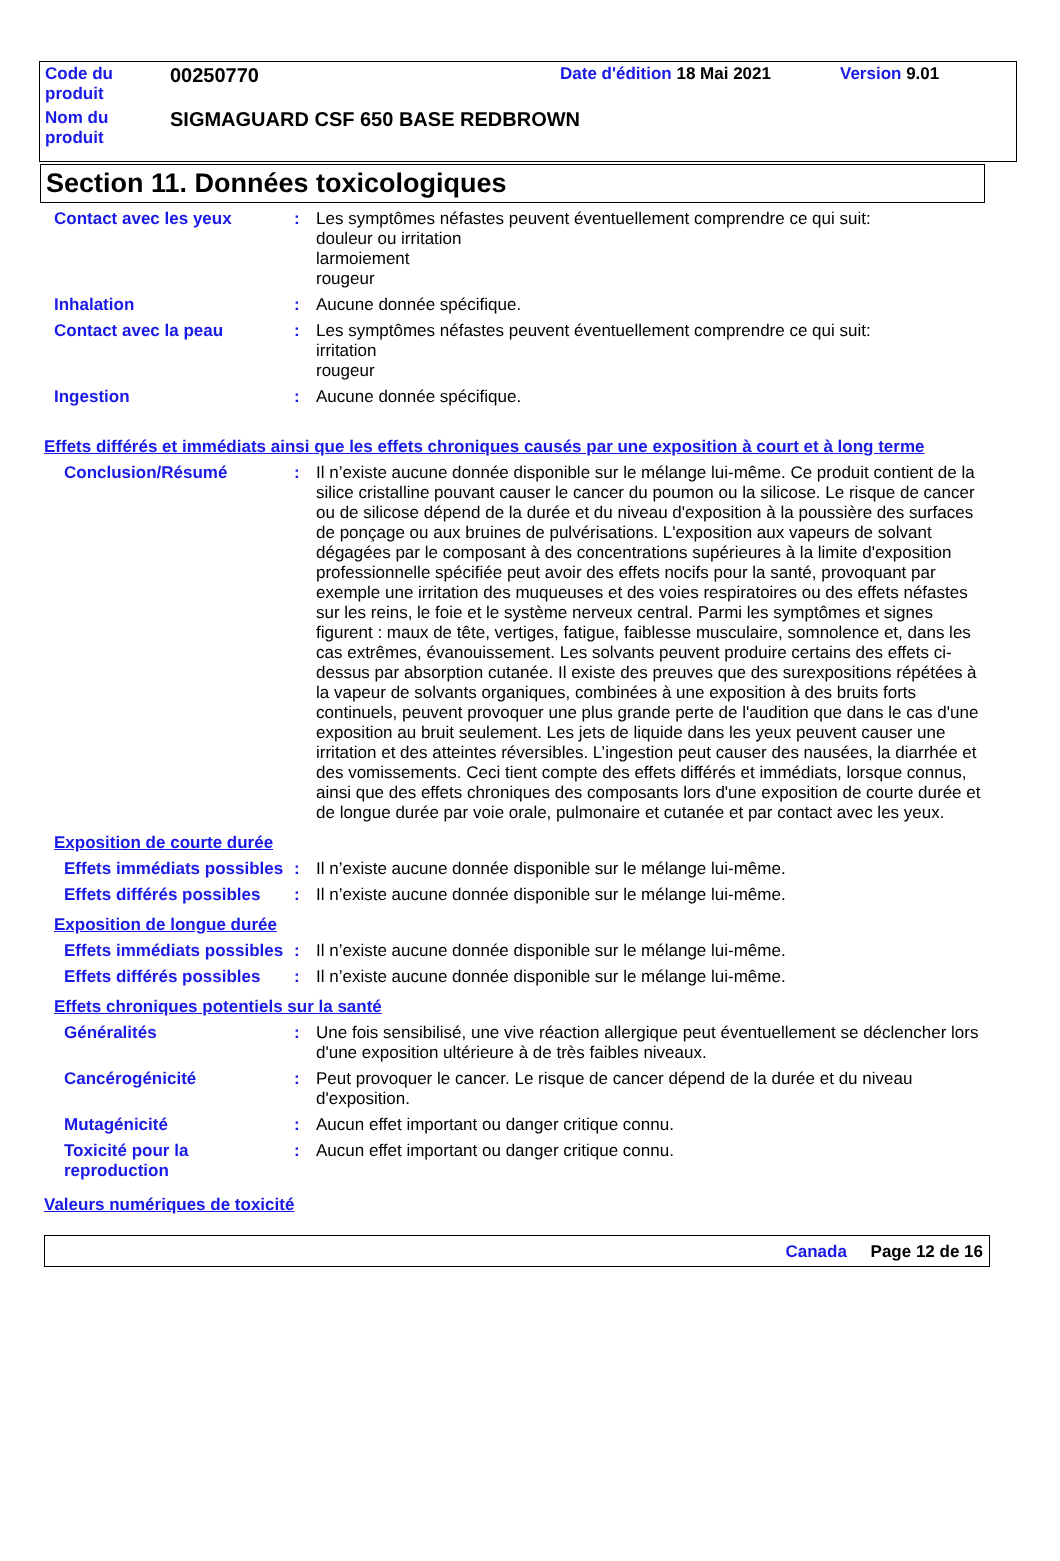| Code du produit | 00250770 | Date d'édition 18 Mai 2021 | Version 9.01 |
| Nom du produit | SIGMAGUARD CSF 650 BASE REDBROWN | | |
Section 11. Données toxicologiques
Contact avec les yeux : Les symptômes néfastes peuvent éventuellement comprendre ce qui suit:
douleur ou irritation
larmoiement
rougeur
Inhalation : Aucune donnée spécifique.
Contact avec la peau : Les symptômes néfastes peuvent éventuellement comprendre ce qui suit:
irritation
rougeur
Ingestion : Aucune donnée spécifique.
Effets différés et immédiats ainsi que les effets chroniques causés par une exposition à court et à long terme
Conclusion/Résumé : Il n’existe aucune donnée disponible sur le mélange lui-même. Ce produit contient de la silice cristalline pouvant causer le cancer du poumon ou la silicose. Le risque de cancer ou de silicose dépend de la durée et du niveau d'exposition à la poussière des surfaces de ponçage ou aux bruines de pulvérisations. L'exposition aux vapeurs de solvant dégagées par le composant à des concentrations supérieures à la limite d'exposition professionnelle spécifiée peut avoir des effets nocifs pour la santé, provoquant par exemple une irritation des muqueuses et des voies respiratoires ou des effets néfastes sur les reins, le foie et le système nerveux central. Parmi les symptômes et signes figurent : maux de tête, vertiges, fatigue, faiblesse musculaire, somnolence et, dans les cas extrêmes, évanouissement. Les solvants peuvent produire certains des effets ci-dessus par absorption cutanée. Il existe des preuves que des surexpositions répétées à la vapeur de solvants organiques, combinées à une exposition à des bruits forts continuels, peuvent provoquer une plus grande perte de l'audition que dans le cas d'une exposition au bruit seulement. Les jets de liquide dans les yeux peuvent causer une irritation et des atteintes réversibles. L’ingestion peut causer des nausées, la diarrhée et des vomissements. Ceci tient compte des effets différés et immédiats, lorsque connus, ainsi que des effets chroniques des composants lors d'une exposition de courte durée et de longue durée par voie orale, pulmonaire et cutanée et par contact avec les yeux.
Exposition de courte durée
Effets immédiats possibles
: Il n’existe aucune donnée disponible sur le mélange lui-même.
Effets différés possibles
: Il n’existe aucune donnée disponible sur le mélange lui-même.
Exposition de longue durée
Effets immédiats possibles
: Il n’existe aucune donnée disponible sur le mélange lui-même.
Effets différés possibles
: Il n’existe aucune donnée disponible sur le mélange lui-même.
Effets chroniques potentiels sur la santé
Généralités : Une fois sensibilisé, une vive réaction allergique peut éventuellement se déclencher lors d'une exposition ultérieure à de très faibles niveaux.
Cancérogénicité : Peut provoquer le cancer. Le risque de cancer dépend de la durée et du niveau d'exposition.
Mutagénicité : Aucun effet important ou danger critique connu.
Toxicité pour la reproduction
: Aucun effet important ou danger critique connu.
Valeurs numériques de toxicité
Canada Page 12 de 16